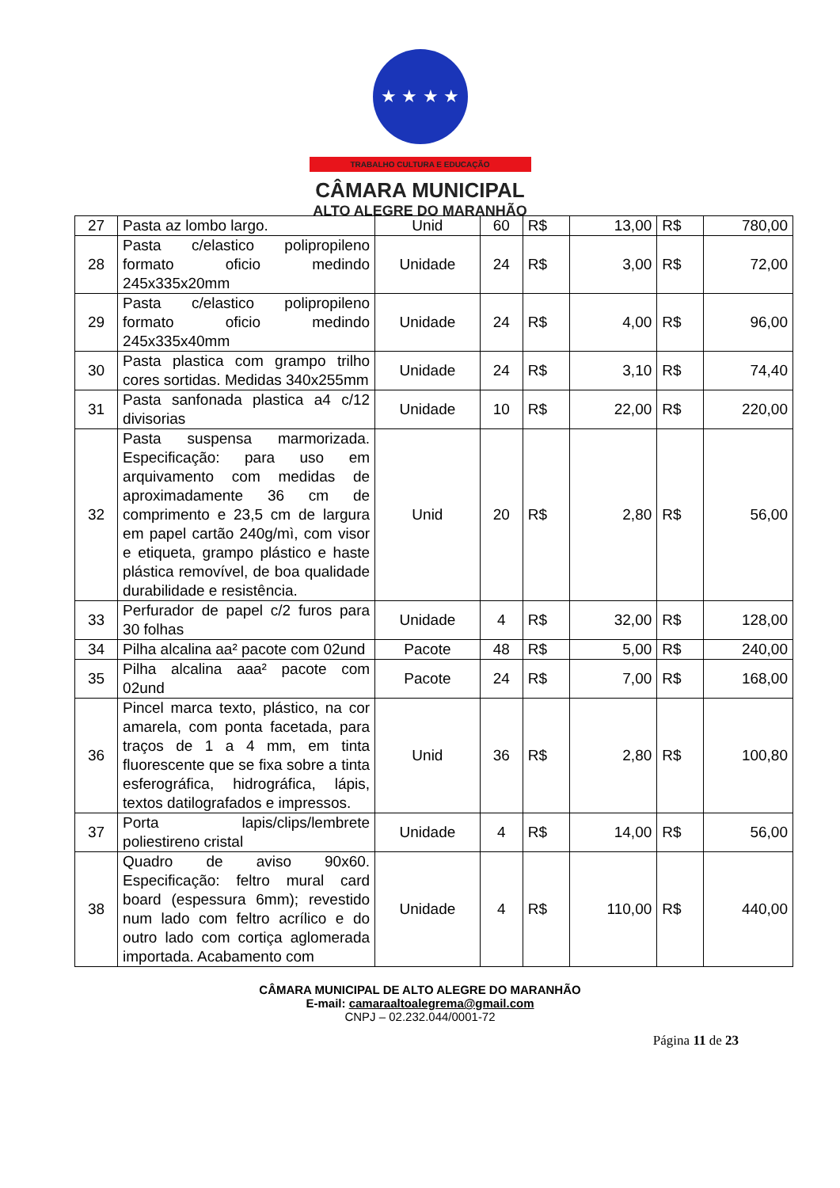★ ★ ★ ★
TRABALHO CULTURA E EDUCAÇÃO
CÂMARA MUNICIPAL
ALTO ALEGRE DO MARANHÃO
| 27 | Pasta az lombo largo. | Unid | 60 | R$ | 13,00 | R$ | 780,00 |
| 28 | Pasta c/elastico polipropileno formato oficio medindo 245x335x20mm | Unidade | 24 | R$ | 3,00 | R$ | 72,00 |
| 29 | Pasta c/elastico polipropileno formato oficio medindo 245x335x40mm | Unidade | 24 | R$ | 4,00 | R$ | 96,00 |
| 30 | Pasta plastica com grampo trilho cores sortidas. Medidas 340x255mm | Unidade | 24 | R$ | 3,10 | R$ | 74,40 |
| 31 | Pasta sanfonada plastica a4 c/12 divisorias | Unidade | 10 | R$ | 22,00 | R$ | 220,00 |
| 32 | Pasta suspensa marmorizada. Especificação: para uso em arquivamento com medidas de aproximadamente 36 cm de comprimento e 23,5 cm de largura em papel cartão 240g/mì, com visor e etiqueta, grampo plástico e haste plástica removível, de boa qualidade durabilidade e resistência. | Unid | 20 | R$ | 2,80 | R$ | 56,00 |
| 33 | Perfurador de papel c/2 furos para 30 folhas | Unidade | 4 | R$ | 32,00 | R$ | 128,00 |
| 34 | Pilha alcalina aa² pacote com 02und | Pacote | 48 | R$ | 5,00 | R$ | 240,00 |
| 35 | Pilha alcalina aaa² pacote com 02und | Pacote | 24 | R$ | 7,00 | R$ | 168,00 |
| 36 | Pincel marca texto, plástico, na cor amarela, com ponta facetada, para traços de 1 a 4 mm, em tinta fluorescente que se fixa sobre a tinta esferográfica, hidrográfica, lápis, textos datilografados e impressos. | Unid | 36 | R$ | 2,80 | R$ | 100,80 |
| 37 | Porta lapis/clips/lembrete poliestireno cristal | Unidade | 4 | R$ | 14,00 | R$ | 56,00 |
| 38 | Quadro de aviso 90x60. Especificação: feltro mural card board (espessura 6mm); revestido num lado com feltro acrílico e do outro lado com cortiça aglomerada importada. Acabamento com | Unidade | 4 | R$ | 110,00 | R$ | 440,00 |
CÂMARA MUNICIPAL DE ALTO ALEGRE DO MARANHÃO
E-mail: camaraaltoalegrema@gmail.com
CNPJ – 02.232.044/0001-72
Página 11 de 23